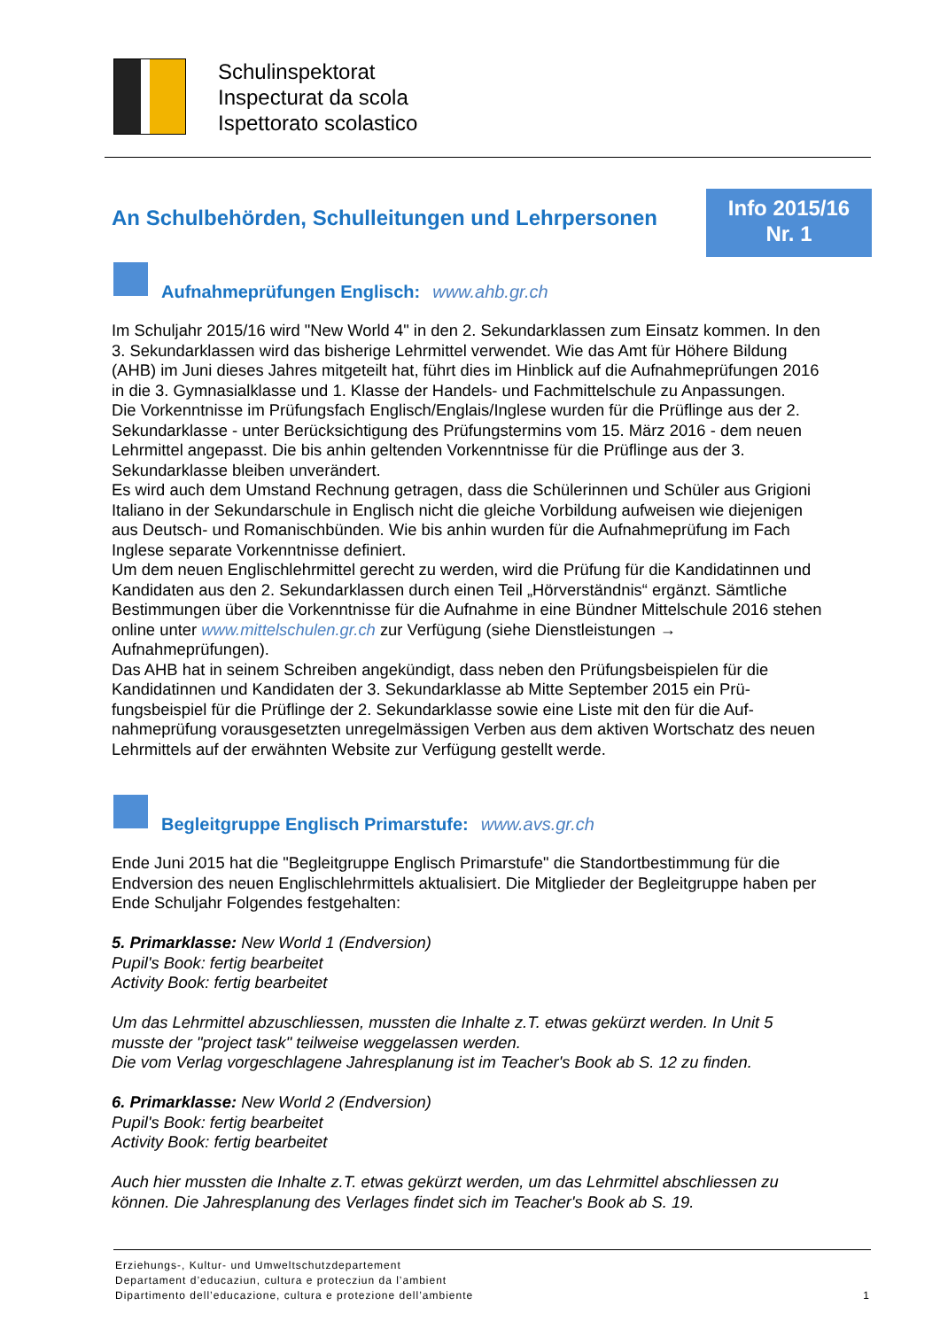Schulinspektorat
Inspecturat da scola
Ispettorato scolastico
An Schulbehörden, Schulleitungen und Lehrpersonen
Info 2015/16
Nr. 1
Aufnahmeprüfungen Englisch: www.ahb.gr.ch
Im Schuljahr 2015/16 wird "New World 4" in den 2. Sekundarklassen zum Einsatz kommen. In den 3. Sekundarklassen wird das bisherige Lehrmittel verwendet. Wie das Amt für Höhere Bildung (AHB) im Juni dieses Jahres mitgeteilt hat, führt dies im Hinblick auf die Aufnahme­prüfungen 2016 in die 3. Gymnasialklasse und 1. Klasse der Handels- und Fachmittelschule zu Anpassungen.
Die Vorkenntnisse im Prüfungsfach Englisch/Englais/Inglese wurden für die Prüflinge aus der 2. Sekundarklasse - unter Berücksichtigung des Prüfungstermins vom 15. März 2016 - dem neuen Lehrmittel angepasst. Die bis anhin geltenden Vorkenntnisse für die Prüflinge aus der 3. Sekundarklasse bleiben unverändert.
Es wird auch dem Umstand Rechnung getragen, dass die Schülerinnen und Schüler aus Grigioni Italiano in der Sekundarschule in Englisch nicht die gleiche Vorbildung aufweisen wie diejenigen aus Deutsch- und Romanischbünden. Wie bis anhin wurden für die Aufnah­meprüfung im Fach Inglese separate Vorkenntnisse definiert.
Um dem neuen Englischlehrmittel gerecht zu werden, wird die Prüfung für die Kandidatinnen und Kandidaten aus den 2. Sekundarklassen durch einen Teil „Hörverständnis“ ergänzt. Sämtliche Bestimmungen über die Vorkenntnisse für die Aufnahme in eine Bündner Mittel­schule 2016 stehen online unter www.mittelschulen.gr.ch zur Verfügung (siehe Dienstleis­tungen → Aufnahmeprüfungen).
Das AHB hat in seinem Schreiben angekündigt, dass neben den Prüfungsbeispielen für die Kandidatinnen und Kandidaten der 3. Sekundarklasse ab Mitte September 2015 ein Prü­fungsbeispiel für die Prüflinge der 2. Sekundarklasse sowie eine Liste mit den für die Auf­nahmeprüfung vorausgesetzten unregelmässigen Verben aus dem aktiven Wortschatz des neuen Lehrmittels auf der erwähnten Website zur Verfügung gestellt werde.
Begleitgruppe Englisch Primarstufe: www.avs.gr.ch
Ende Juni 2015 hat die "Begleitgruppe Englisch Primarstufe" die Standortbestimmung für die Endversion des neuen Englischlehrmittels aktualisiert. Die Mitglieder der Begleitgruppe ha­ben per Ende Schuljahr Folgendes festgehalten:
5. Primarklasse: New World 1 (Endversion)
Pupil's Book: fertig bearbeitet
Activity Book: fertig bearbeitet
Um das Lehrmittel abzuschliessen, mussten die Inhalte z.T. etwas gekürzt werden. In Unit 5 musste der "project task" teilweise weggelassen werden.
Die vom Verlag vorgeschlagene Jahresplanung ist im Teacher's Book ab S. 12 zu finden.
6. Primarklasse: New World 2 (Endversion)
Pupil's Book: fertig bearbeitet
Activity Book: fertig bearbeitet
Auch hier mussten die Inhalte z.T. etwas gekürzt werden, um das Lehrmittel abschliessen zu können. Die Jahresplanung des Verlages findet sich im Teacher's Book ab S. 19.
Erziehungs-, Kultur- und Umweltschutzdepartement
Departament d’educaziun, cultura e protecziun da l’ambient
Dipartimento dell’educazione, cultura e protezione dell’ambiente 1